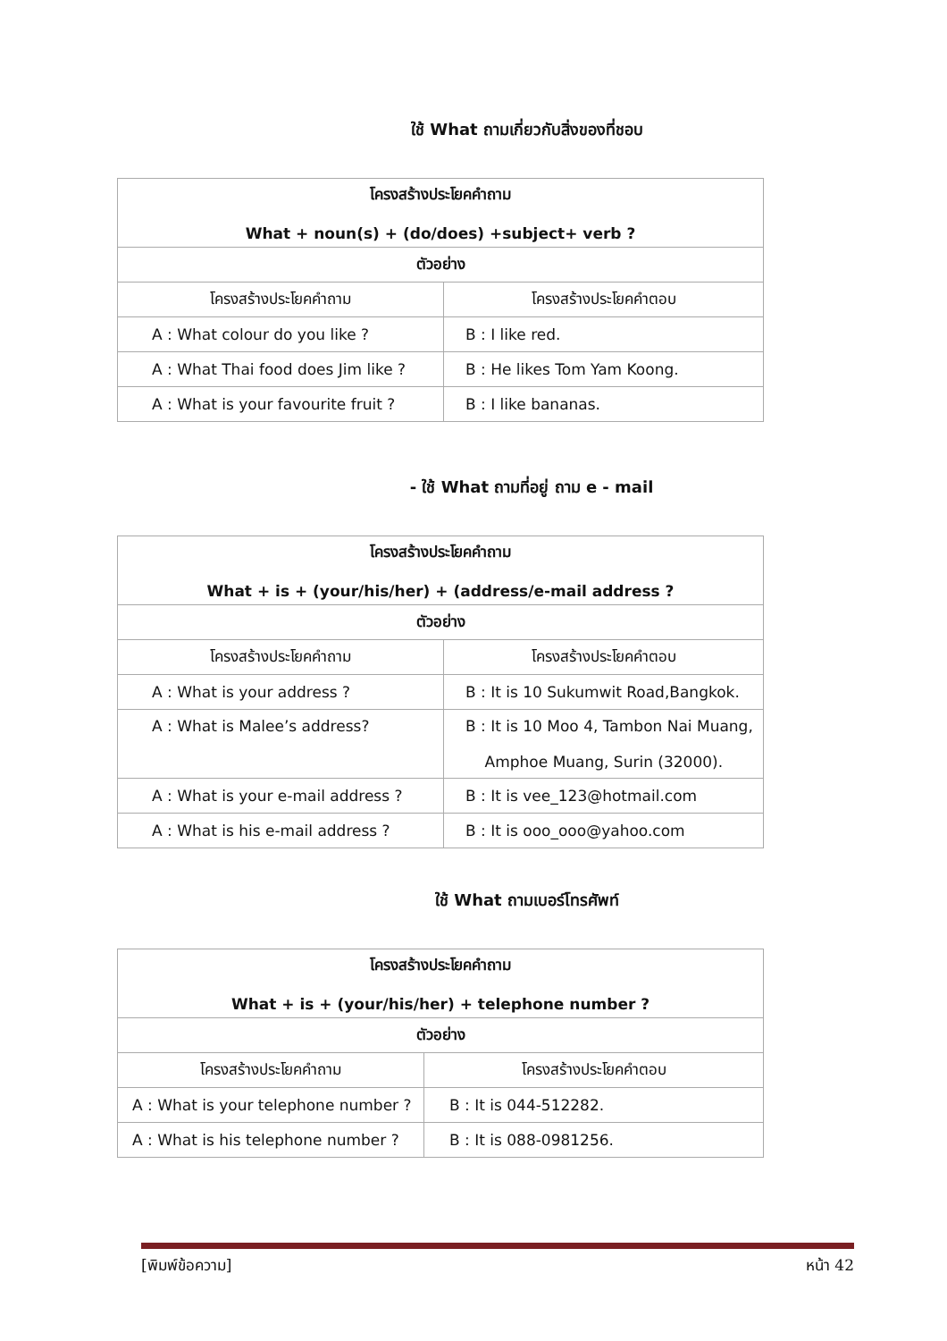ใช้ What ถามเกี่ยวกับสิ่งของที่ชอบ
| โครงสร้างประโยคคำถาม What + noun(s) + (do/does) +subject+ verb ? | |
| --- | --- |
| ตัวอย่าง | |
| โครงสร้างประโยคคำถาม | โครงสร้างประโยคคำตอบ |
| A : What colour do you like ? | B : I like red. |
| A : What Thai food does Jim like ? | B : He likes Tom Yam Koong. |
| A : What is your favourite fruit ? | B : I like bananas. |
- ใช้ What ถามที่อยู่ ถาม e - mail
| โครงสร้างประโยคคำถาม What + is + (your/his/her) + (address/e-mail address ? | |
| --- | --- |
| ตัวอย่าง | |
| โครงสร้างประโยคคำถาม | โครงสร้างประโยคคำตอบ |
| A : What is your address ? | B : It is 10 Sukumwit Road,Bangkok. |
| A : What is Malee’s address? | B : It is 10 Moo 4, Tambon Nai Muang, Amphoe Muang, Surin (32000). |
| A : What is your e-mail address ? | B : It is vee_123@hotmail.com |
| A : What is his e-mail address ? | B : It is ooo_ooo@yahoo.com |
ใช้ What ถามเบอร์โทรศัพท์
| โครงสร้างประโยคคำถาม What + is + (your/his/her) + telephone number ? | |
| --- | --- |
| ตัวอย่าง | |
| โครงสร้างประโยคคำถาม | โครงสร้างประโยคคำตอบ |
| A : What is your telephone number ? | B : It is 044-512282. |
| A : What is his telephone number ? | B : It is 088-0981256. |
[พิมพ์ข้อความ] หน้า 42